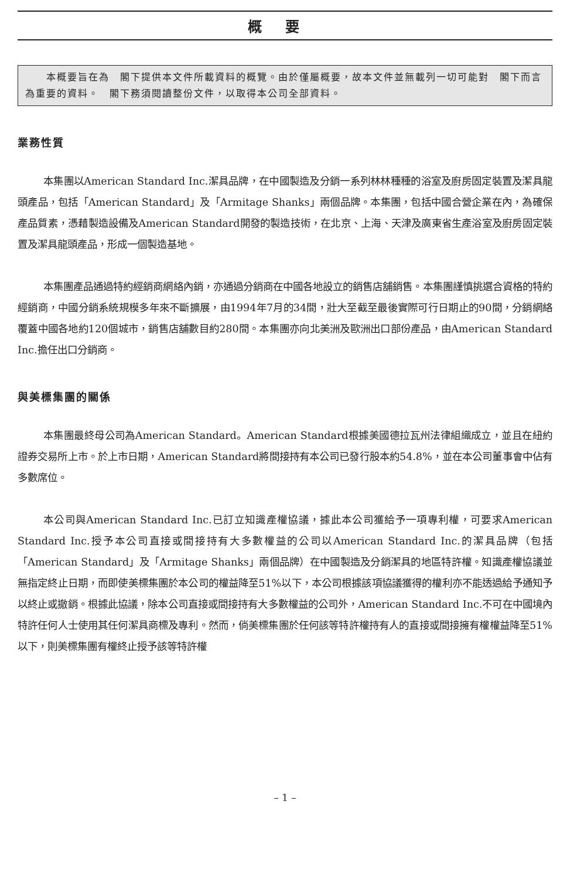概要
　　本概要旨在為　閣下提供本文件所載資料的概覽。由於僅屬概要，故本文件並無載列一切可能對　閣下而言為重要的資料。　閣下務須閱讀整份文件，以取得本公司全部資料。
業務性質
本集團以American Standard Inc.潔具品牌，在中國製造及分銷一系列林林種種的浴室及廚房固定裝置及潔具龍頭產品，包括「American Standard」及「Armitage Shanks」兩個品牌。本集團，包括中國合營企業在內，為確保產品質素，憑藉製造設備及American Standard開發的製造技術，在北京、上海、天津及廣東省生產浴室及廚房固定裝置及潔具龍頭產品，形成一個製造基地。
本集團產品通過特約經銷商網絡內銷，亦通過分銷商在中國各地設立的銷售店舖銷售。本集團謹慎挑選合資格的特約經銷商，中國分銷系統規模多年來不斷擴展，由1994年7月的34間，壯大至截至最後實際可行日期止的90間，分銷網絡覆蓋中國各地約120個城市，銷售店舖數目約280間。本集團亦向北美洲及歐洲出口部份產品，由American Standard Inc.擔任出口分銷商。
與美標集團的關係
本集團最終母公司為American Standard。American Standard根據美國德拉瓦州法律組織成立，並且在紐約證券交易所上市。於上市日期，American Standard將間接持有本公司已發行股本約54.8%，並在本公司董事會中佔有多數席位。
本公司與American Standard Inc.已訂立知識產權協議，據此本公司獲給予一項專利權，可要求American Standard Inc.授予本公司直接或間接持有大多數權益的公司以American Standard Inc.的潔具品牌（包括「American Standard」及「Armitage Shanks」兩個品牌）在中國製造及分銷潔具的地區特許權。知識產權協議並無指定終止日期，而即使美標集團於本公司的權益降至51%以下，本公司根據該項協議獲得的權利亦不能透過給予通知予以終止或撤銷。根據此協議，除本公司直接或間接持有大多數權益的公司外，American Standard Inc.不可在中國境內特許任何人士使用其任何潔具商標及專利。然而，倘美標集團於任何該等特許權持有人的直接或間接擁有權權益降至51%以下，則美標集團有權終止授予該等特許權
– 1 –